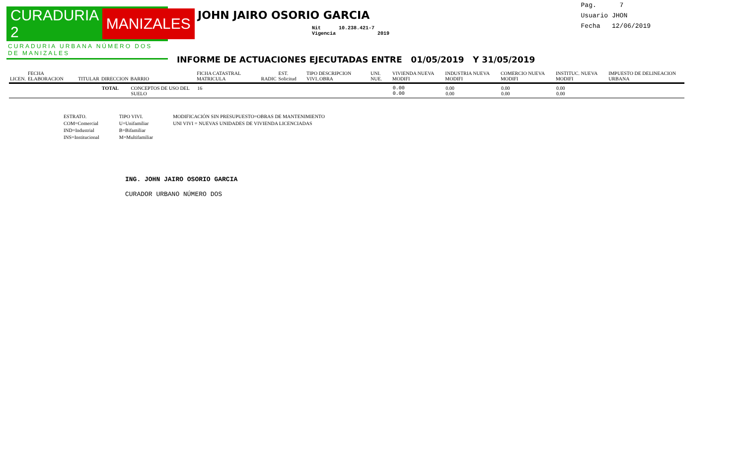CURADURIA 2 MANIZALES
CURADURIA URBANA NÚMERO DOS DE MANIZALES
JOHN JAIRO OSORIO GARCIA
Nit 10.238.421-7
Vigencia 2019
Pag. 7
Usuario JHON
Fecha 12/06/2019
INFORME DE ACTUACIONES EJECUTADAS ENTRE 01/05/2019 Y 31/05/2019
| LICEN. | FECHA ELABORACION | TITULAR | DIRECCION | BARRIO | FICHA CATASTRAL MATRICULA | RADIC | EST. Solicitud | TIPO DESCRIPCION VIVI..OBRA | UNI. NUE. | VIVIENDA NUEVA MODIFI | INDUSTRIA NUEVA MODIFI | COMERCIO NUEVA MODIFI | INSTITUC. NUEVA MODIFI | IMPUESTO DE DELINEACION URBANA |
| --- | --- | --- | --- | --- | --- | --- | --- | --- | --- | --- | --- | --- | --- | --- |
| | | | TOTAL | CONCEPTOS DE USO DEL SUELO | 16 | | | | | 0.00 0.00 | 0.00 0.00 | 0.00 0.00 | 0.00 0.00 | |
ESTRATO.
COM=Comercial
IND=Industrial
INS=Institucional
TIPO VIVI.
U=Unifamiliar
B=Bifamiliar
M=Multifamiliar
MODIFICACIÓN SIN PRESUPUESTO=OBRAS DE MANTENIMIENTO
UNI VIVI = NUEVAS UNIDADES DE VIVIENDA LICENCIADAS
ING. JOHN JAIRO OSORIO GARCIA
CURADOR URBANO NÚMERO DOS